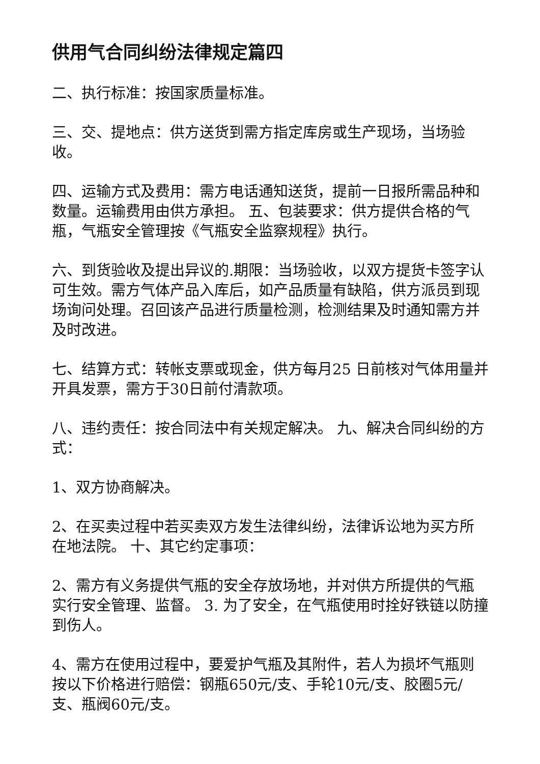供用气合同纠纷法律规定篇四
二、执行标准：按国家质量标准。
三、交、提地点：供方送货到需方指定库房或生产现场，当场验收。
四、运输方式及费用：需方电话通知送货，提前一日报所需品种和数量。运输费用由供方承担。 五、包装要求：供方提供合格的气瓶，气瓶安全管理按《气瓶安全监察规程》执行。
六、到货验收及提出异议的.期限：当场验收，以双方提货卡签字认可生效。需方气体产品入库后，如产品质量有缺陷，供方派员到现场询问处理。召回该产品进行质量检测，检测结果及时通知需方并及时改进。
七、结算方式：转帐支票或现金，供方每月25 日前核对气体用量并开具发票，需方于30日前付清款项。
八、违约责任：按合同法中有关规定解决。 九、解决合同纠纷的方式：
1、双方协商解决。
2、在买卖过程中若买卖双方发生法律纠纷，法律诉讼地为买方所在地法院。 十、其它约定事项：
2、需方有义务提供气瓶的安全存放场地，并对供方所提供的气瓶实行安全管理、监督。 3. 为了安全，在气瓶使用时拴好铁链以防撞到伤人。
4、需方在使用过程中，要爱护气瓶及其附件，若人为损坏气瓶则按以下价格进行赔偿：钢瓶650元/支、手轮10元/支、胶圈5元/支、瓶阀60元/支。